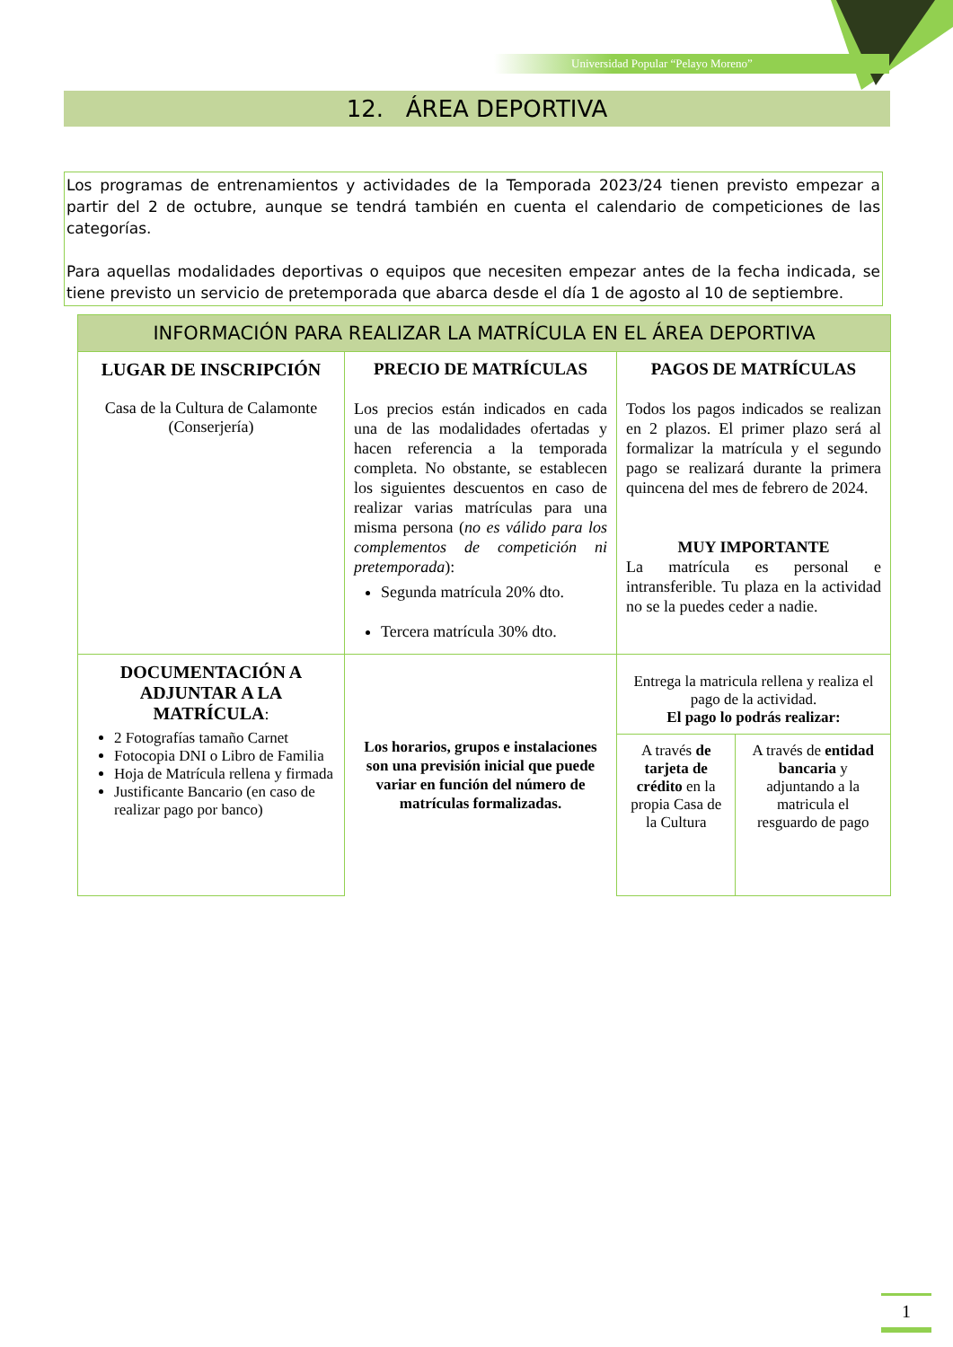Universidad Popular “Pelayo Moreno”
12. ÁREA DEPORTIVA
Los programas de entrenamientos y actividades de la Temporada 2023/24 tienen previsto empezar a partir del 2 de octubre, aunque se tendrá también en cuenta el calendario de competiciones de las categorías.
Para aquellas modalidades deportivas o equipos que necesiten empezar antes de la fecha indicada, se tiene previsto un servicio de pretemporada que abarca desde el día 1 de agosto al 10 de septiembre.
| INFORMACIÓN PARA REALIZAR LA MATRÍCULA EN EL ÁREA DEPORTIVA | | | |
| --- | --- | --- | --- |
| LUGAR DE INSCRIPCIÓN Casa de la Cultura de Calamonte (Conserjería) | PRECIO DE MATRÍCULAS Los precios están indicados en cada una de las modalidades ofertadas y hacen referencia a la temporada completa. No obstante, se establecen los siguientes descuentos en caso de realizar varias matrículas para una misma persona ( no es válido para los complementos de competición ni pretemporada ): Segunda matrícula 20% dto. Tercera matrícula 30% dto. | PAGOS DE MATRÍCULAS Todos los pagos indicados se realizan en 2 plazos. El primer plazo será al formalizar la matrícula y el segundo pago se realizará durante la primera quincena del mes de febrero de 2024. MUY IMPORTANTE La matrícula es personal e intransferible. Tu plaza en la actividad no se la puedes ceder a nadie. | |
| DOCUMENTACIÓN A ADJUNTAR A LA MATRÍCULA : 2 Fotografías tamaño Carnet Fotocopia DNI o Libro de Familia Hoja de Matrícula rellena y firmada Justificante Bancario (en caso de realizar pago por banco) | Los horarios, grupos e instalaciones son una previsión inicial que puede variar en función del número de matrículas formalizadas. | Entrega la matricula rellena y realiza el pago de la actividad. El pago lo podrás realizar: | |
| | | A través de tarjeta de crédito en la propia Casa de la Cultura | A través de entidad bancaria y adjuntando a la matricula el resguardo de pago |
1